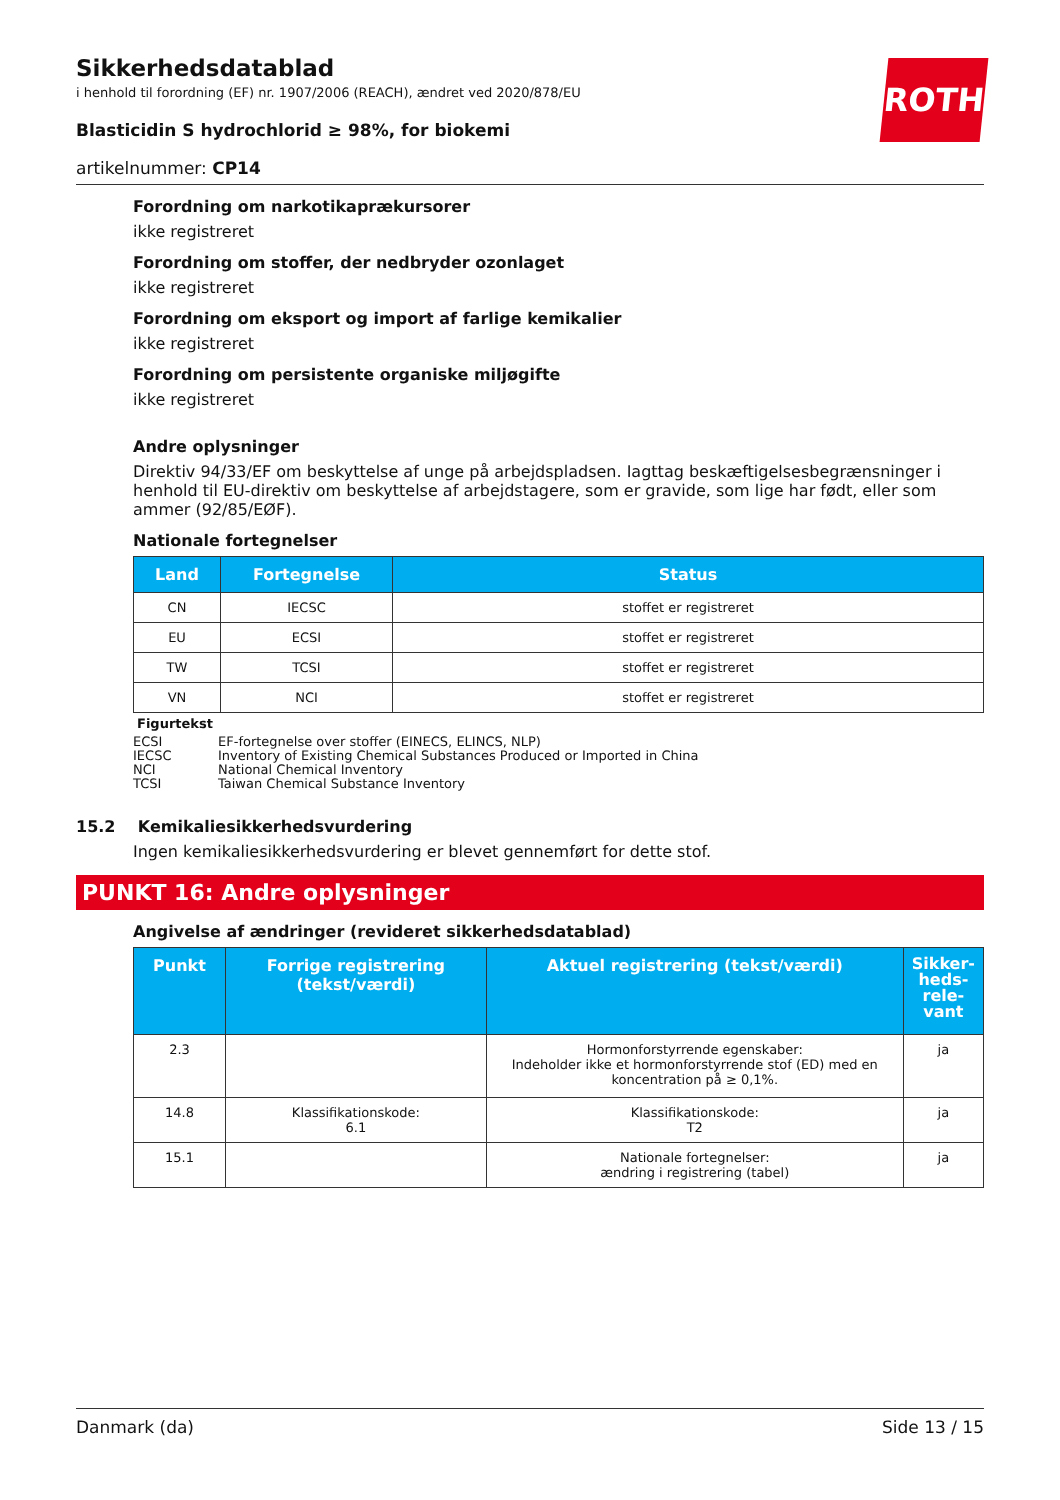ROTH
Sikkerhedsdatablad
i henhold til forordning (EF) nr. 1907/2006 (REACH), ændret ved 2020/878/EU
Blasticidin S hydrochlorid ≥ 98%, for biokemi
artikelnummer: CP14
Forordning om narkotikaprækursorer
ikke registreret
Forordning om stoffer, der nedbryder ozonlaget
ikke registreret
Forordning om eksport og import af farlige kemikalier
ikke registreret
Forordning om persistente organiske miljøgifte
ikke registreret
Andre oplysninger
Direktiv 94/33/EF om beskyttelse af unge på arbejdspladsen. Iagttag beskæftigelsesbegrænsninger i henhold til EU-direktiv om beskyttelse af arbejdstagere, som er gravide, som lige har født, eller som ammer (92/85/EØF).
Nationale fortegnelser
| Land | Fortegnelse | Status |
| --- | --- | --- |
| CN | IECSC | stoffet er registreret |
| EU | ECSI | stoffet er registreret |
| TW | TCSI | stoffet er registreret |
| VN | NCI | stoffet er registreret |
Figurtekst
ECSI EF-fortegnelse over stoffer (EINECS, ELINCS, NLP)
IECSC Inventory of Existing Chemical Substances Produced or Imported in China
NCI National Chemical Inventory
TCSI Taiwan Chemical Substance Inventory
15.2 Kemikaliesikkerhedsvurdering
Ingen kemikaliesikkerhedsvurdering er blevet gennemført for dette stof.
PUNKT 16: Andre oplysninger
Angivelse af ændringer (revideret sikkerhedsdatablad)
| Punkt | Forrige registrering (tekst/værdi) | Aktuel registrering (tekst/værdi) | Sikker-heds-rele-vant |
| --- | --- | --- | --- |
| 2.3 | | Hormonforstyrrende egenskaber: Indeholder ikke et hormonforstyrrende stof (ED) med en koncentration på ≥ 0,1%. | ja |
| 14.8 | Klassifikationskode: 6.1 | Klassifikationskode: T2 | ja |
| 15.1 | | Nationale fortegnelser: ændring i registrering (tabel) | ja |
Danmark (da) Side 13 / 15